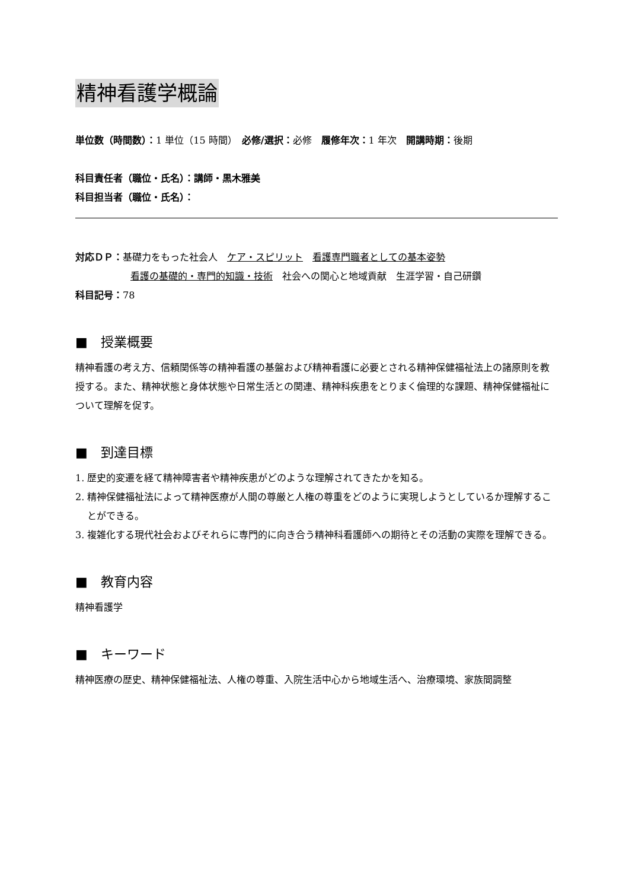精神看護学概論
単位数（時間数）：1 単位（15 時間）　必修/選択：必修　履修年次：1 年次　開講時期：後期
科目責任者（職位・氏名）：講師・黒木雅美
科目担当者（職位・氏名）：
対応ＤＰ：基礎力をもった社会人　ケア・スピリット　看護専門職者としての基本姿勢
看護の基礎的・専門的知識・技術　社会への関心と地域貢献　生涯学習・自己研鑽
科目記号：78
■　授業概要
精神看護の考え方、信頼関係等の精神看護の基盤および精神看護に必要とされる精神保健福祉法上の諸原則を教授する。また、精神状態と身体状態や日常生活との関連、精神科疾患をとりまく倫理的な課題、精神保健福祉について理解を促す。
■　到達目標
1. 歴史的変遷を経て精神障害者や精神疾患がどのような理解されてきたかを知る。
2. 精神保健福祉法によって精神医療が人間の尊厳と人権の尊重をどのように実現しようとしているか理解することができる。
3. 複雑化する現代社会およびそれらに専門的に向き合う精神科看護師への期待とその活動の実際を理解できる。
■　教育内容
精神看護学
■　キーワード
精神医療の歴史、精神保健福祉法、人権の尊重、入院生活中心から地域生活へ、治療環境、家族間調整